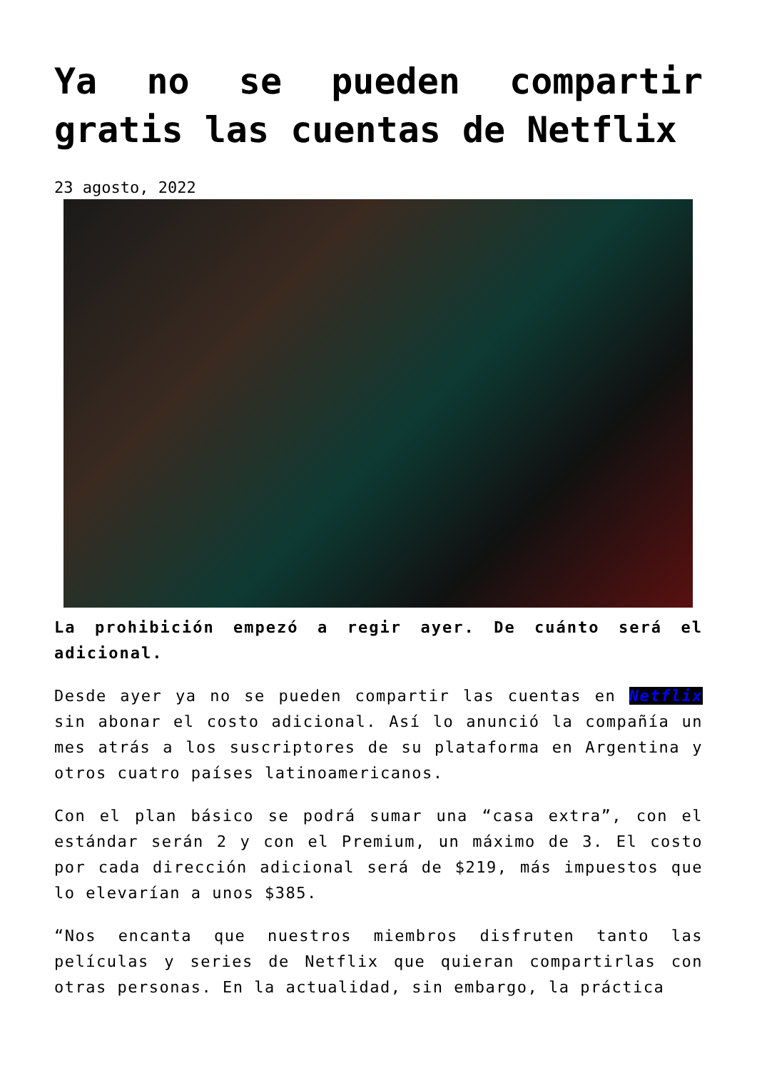Ya no se pueden compartir gratis las cuentas de Netflix
23 agosto, 2022
La prohibición empezó a regir ayer. De cuánto será el adicional.
Desde ayer ya no se pueden compartir las cuentas en Netflix sin abonar el costo adicional. Así lo anunció la compañía un mes atrás a los suscriptores de su plataforma en Argentina y otros cuatro países latinoamericanos.
Con el plan básico se podrá sumar una “casa extra”, con el estándar serán 2 y con el Premium, un máximo de 3. El costo por cada dirección adicional será de $219, más impuestos que lo elevarían a unos $385.
“Nos encanta que nuestros miembros disfruten tanto las películas y series de Netflix que quieran compartirlas con otras personas. En la actualidad, sin embargo, la práctica